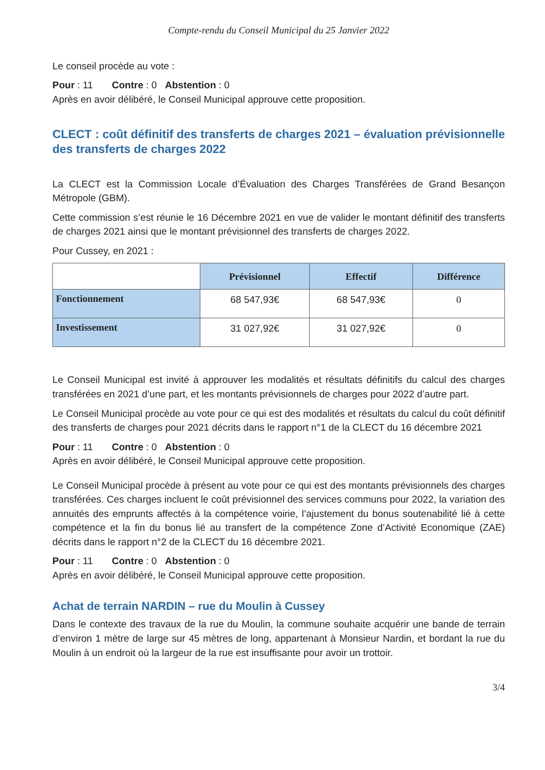Compte-rendu du Conseil Municipal du 25 Janvier 2022
Le conseil procède au vote :
Pour : 11 Contre : 0 Abstention : 0
Après en avoir délibéré, le Conseil Municipal approuve cette proposition.
CLECT : coût définitif des transferts de charges 2021 – évaluation prévisionnelle des transferts de charges 2022
La CLECT est la Commission Locale d’Évaluation des Charges Transférées de Grand Besançon Métropole (GBM).
Cette commission s’est réunie le 16 Décembre 2021 en vue de valider le montant définitif des transferts de charges 2021 ainsi que le montant prévisionnel des transferts de charges 2022.
Pour Cussey, en 2021 :
| | Prévisionnel | Effectif | Différence |
| Fonctionnement | 68 547,93€ | 68 547,93€ | 0 |
| Investissement | 31 027,92€ | 31 027,92€ | 0 |
Le Conseil Municipal est invité à approuver les modalités et résultats définitifs du calcul des charges transférées en 2021 d’une part, et les montants prévisionnels de charges pour 2022 d’autre part.
Le Conseil Municipal procède au vote pour ce qui est des modalités et résultats du calcul du coût définitif des transferts de charges pour 2021 décrits dans le rapport n°1 de la CLECT du 16 décembre 2021
Pour : 11 Contre : 0 Abstention : 0
Après en avoir délibéré, le Conseil Municipal approuve cette proposition.
Le Conseil Municipal procède à présent au vote pour ce qui est des montants prévisionnels des charges transférées. Ces charges incluent le coût prévisionnel des services communs pour 2022, la variation des annuités des emprunts affectés à la compétence voirie, l’ajustement du bonus soutenabilité lié à cette compétence et la fin du bonus lié au transfert de la compétence Zone d’Activité Economique (ZAE) décrits dans le rapport n°2 de la CLECT du 16 décembre 2021.
Pour : 11 Contre : 0 Abstention : 0
Après en avoir délibéré, le Conseil Municipal approuve cette proposition.
Achat de terrain NARDIN – rue du Moulin à Cussey
Dans le contexte des travaux de la rue du Moulin, la commune souhaite acquérir une bande de terrain d’environ 1 mètre de large sur 45 mètres de long, appartenant à Monsieur Nardin, et bordant la rue du Moulin à un endroit où la largeur de la rue est insuffisante pour avoir un trottoir.
3/4